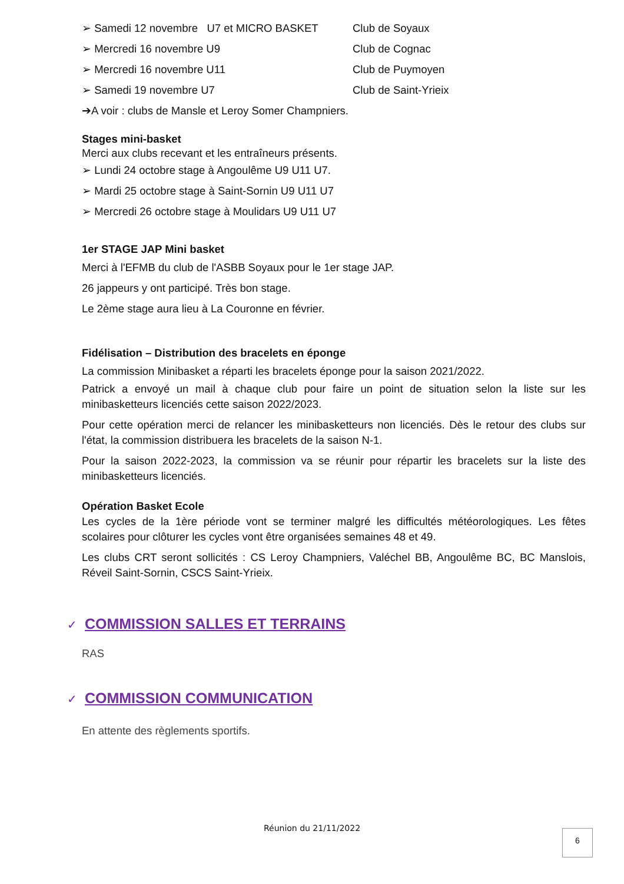➢ Samedi 12 novembre U7 et MICRO BASKET Club de Soyaux
➢ Mercredi 16 novembre U9 Club de Cognac
➢ Mercredi 16 novembre U11 Club de Puymoyen
➢ Samedi 19 novembre U7 Club de Saint-Yrieix
➔A voir : clubs de Mansle et Leroy Somer Champniers.
Stages mini-basket
Merci aux clubs recevant et les entraîneurs présents.
➢ Lundi 24 octobre stage à Angoulême U9 U11 U7.
➢ Mardi 25 octobre stage à Saint-Sornin U9 U11 U7
➢ Mercredi 26 octobre stage à Moulidars U9 U11 U7
1er STAGE JAP Mini basket
Merci à l'EFMB du club de l'ASBB Soyaux pour le 1er stage JAP.
26 jappeurs y ont participé. Très bon stage.
Le 2ème stage aura lieu à La Couronne en février.
Fidélisation – Distribution des bracelets en éponge
La commission Minibasket a réparti les bracelets éponge pour la saison 2021/2022.
Patrick a envoyé un mail à chaque club pour faire un point de situation selon la liste sur les minibasketteurs licenciés cette saison 2022/2023.
Pour cette opération merci de relancer les minibasketteurs non licenciés. Dès le retour des clubs sur l'état, la commission distribuera les bracelets de la saison N-1.
Pour la saison 2022-2023, la commission va se réunir pour répartir les bracelets sur la liste des minibasketteurs licenciés.
Opération Basket Ecole
Les cycles de la 1ère période vont se terminer malgré les difficultés météorologiques. Les fêtes scolaires pour clôturer les cycles vont être organisées semaines 48 et 49.
Les clubs CRT seront sollicités : CS Leroy Champniers, Valéchel BB, Angoulême BC, BC Manslois, Réveil Saint-Sornin, CSCS Saint-Yrieix.
✓ COMMISSION SALLES ET TERRAINS
RAS
✓ COMMISSION COMMUNICATION
En attente des règlements sportifs.
Réunion du 21/11/2022 6